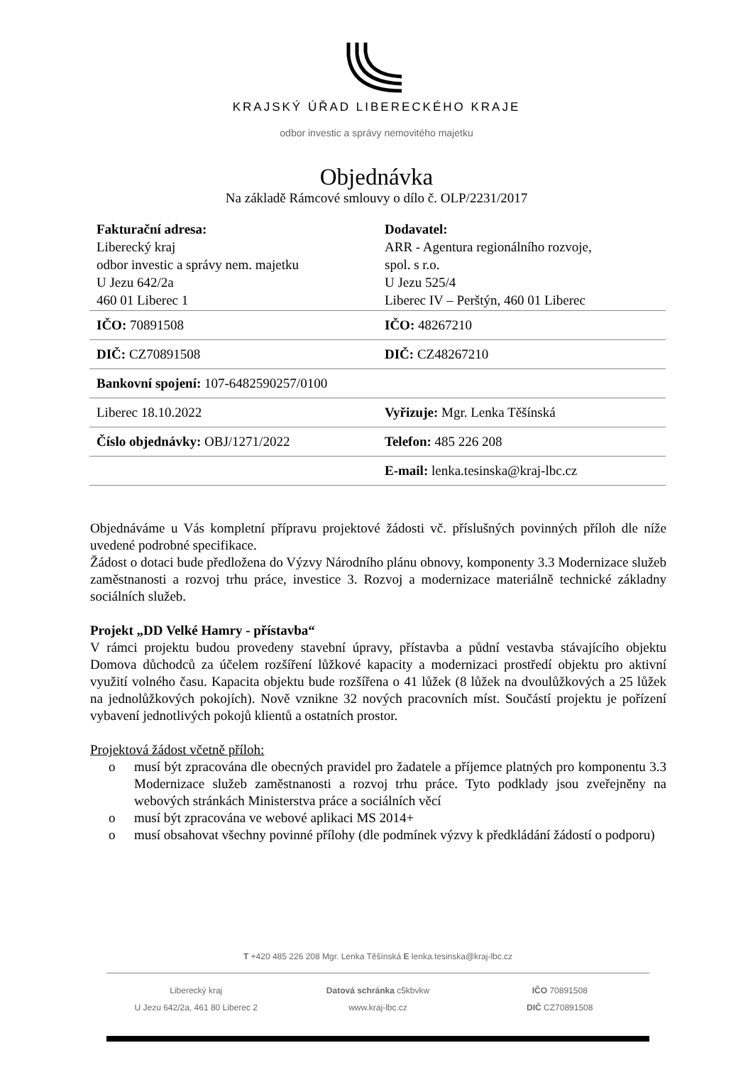KRAJSKÝ ÚŘAD LIBERECKÉHO KRAJE
odbor investic a správy nemovitého majetku
Objednávka
Na základě Rámcové smlouvy o dílo č. OLP/2231/2017
| Fakturační adresa: Liberecký kraj odbor investic a správy nem. majetku U Jezu 642/2a 460 01 Liberec 1 | Dodavatel: ARR - Agentura regionálního rozvoje, spol. s r.o. U Jezu 525/4 Liberec IV – Perštýn, 460 01 Liberec |
| IČO: 70891508 | IČO: 48267210 |
| DIČ: CZ70891508 | DIČ: CZ48267210 |
| Bankovní spojení: 107-6482590257/0100 | |
| Liberec 18.10.2022 | Vyřizuje: Mgr. Lenka Těšínská |
| Číslo objednávky: OBJ/1271/2022 | Telefon: 485 226 208 |
| | E-mail: lenka.tesinska@kraj-lbc.cz |
Objednáváme u Vás kompletní přípravu projektové žádosti vč. příslušných povinných příloh dle níže uvedené podrobné specifikace.
Žádost o dotaci bude předložena do Výzvy Národního plánu obnovy, komponenty 3.3 Modernizace služeb zaměstnanosti a rozvoj trhu práce, investice 3. Rozvoj a modernizace materiálně technické základny sociálních služeb.
Projekt „DD Velké Hamry - přístavba“
V rámci projektu budou provedeny stavební úpravy, přístavba a půdní vestavba stávajícího objektu Domova důchodců za účelem rozšíření lůžkové kapacity a modernizaci prostředí objektu pro aktivní využití volného času. Kapacita objektu bude rozšířena o 41 lůžek (8 lůžek na dvoulůžkových a 25 lůžek na jednolůžkových pokojích). Nově vznikne 32 nových pracovních míst. Součástí projektu je pořízení vybavení jednotlivých pokojů klientů a ostatních prostor.
Projektová žádost včetně příloh:
o musí být zpracována dle obecných pravidel pro žadatele a příjemce platných pro komponentu 3.3 Modernizace služeb zaměstnanosti a rozvoj trhu práce. Tyto podklady jsou zveřejněny na webových stránkách Ministerstva práce a sociálních věcí
o musí být zpracována ve webové aplikaci MS 2014+
o musí obsahovat všechny povinné přílohy (dle podmínek výzvy k předkládání žádostí o podporu)
T +420 485 226 208 Mgr. Lenka Těšínská E lenka.tesinska@kraj-lbc.cz
Liberecký kraj
U Jezu 642/2a, 461 80 Liberec 2
Datová schránka c5kbvkw
www.kraj-lbc.cz
IČO 70891508
DIČ CZ70891508